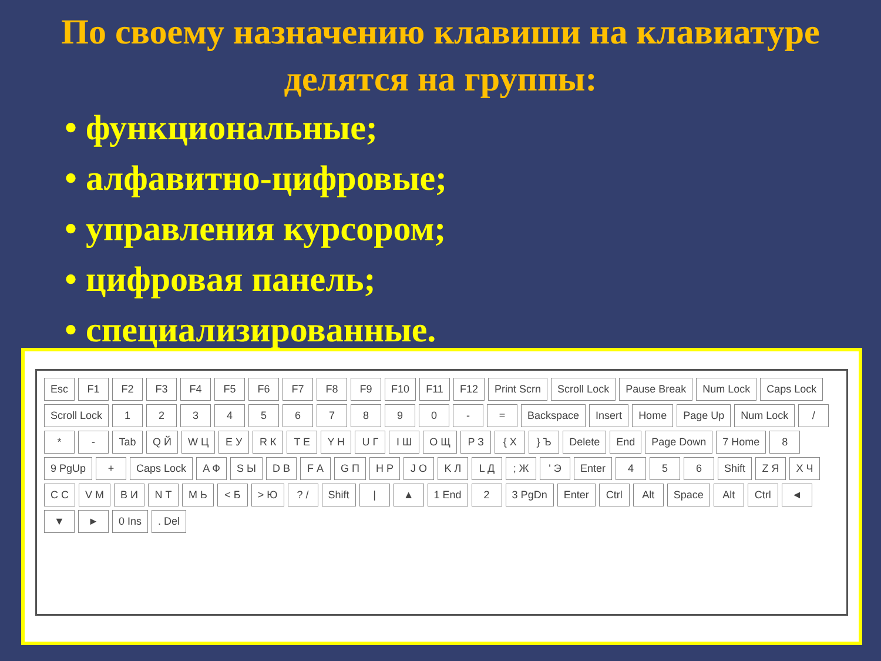По своему назначению клавиши на клавиатуре делятся на группы:
• функциональные;
• алфавитно-цифровые;
• управления курсором;
• цифровая панель;
• специализированные.
Esc F1 F2 F3 F4 F5 F6 F7 F8 F9 F10 F11 F12 Print Scrn Scroll Lock Pause Break Num Lock Caps Lock Scroll Lock 1234567890 - = Backspace Insert Home Page Up Num Lock / * - Tab Q Й W Ц E У R К T Е Y Н U Г I Ш O Щ P З { Х } Ъ Delete End Page Down 7 Home 8 9 PgUp + Caps Lock A Ф S Ы D В F А G П H Р J О K Л L Д; Ж ' Э Enter 4 5 6 Shift Z Я X Ч C С V М B И N Т M Ь < Б > Ю? / Shift | ▲ 1 End 2 3 PgDn Enter Ctrl Alt Space Alt Ctrl ◄ ▼ ► 0 Ins. Del